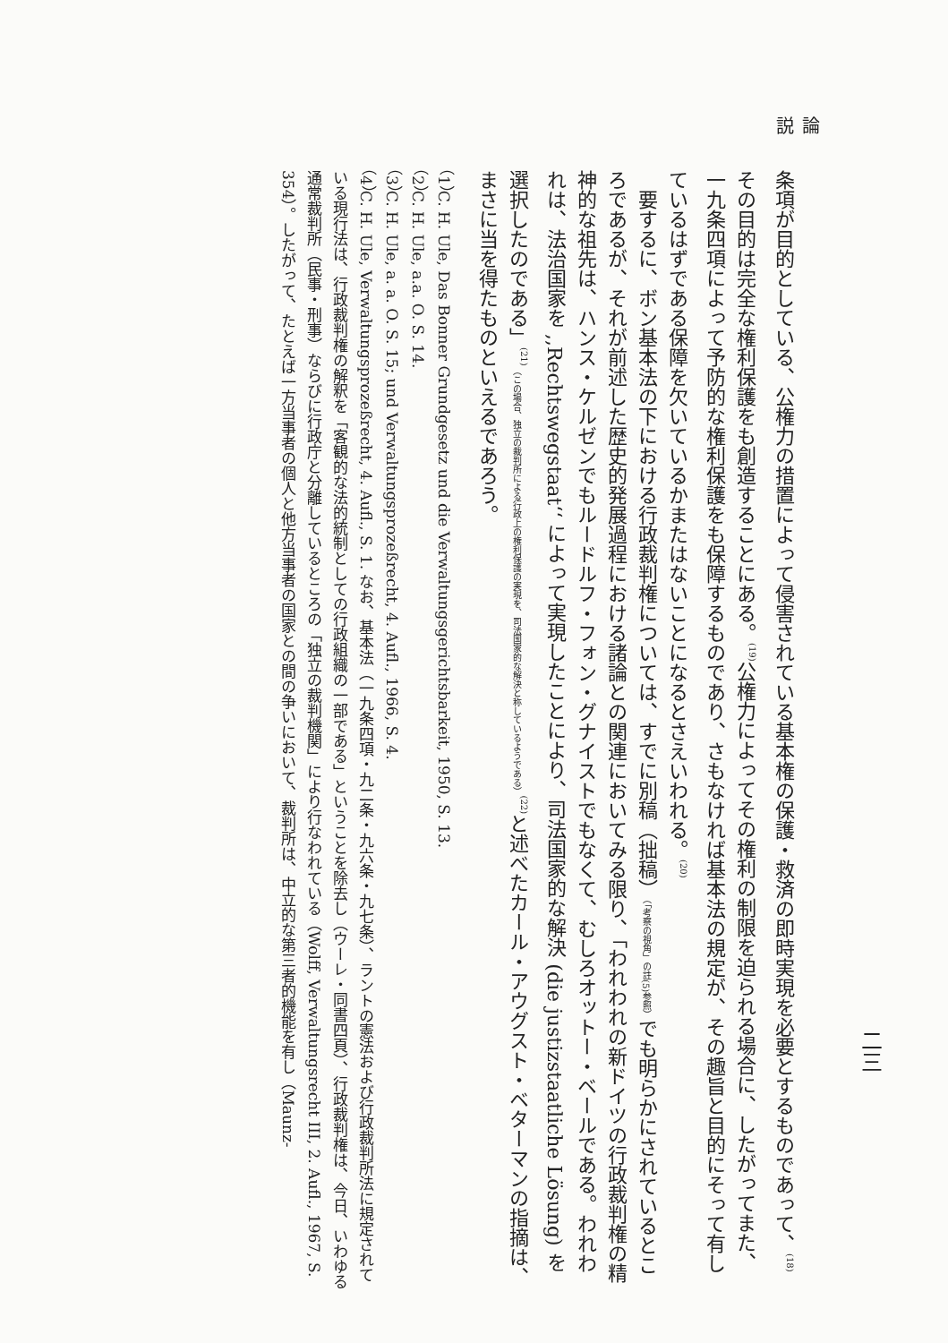論　　説
二三
条項が目的としている、公権力の措置によって侵害されている基本権の保護・救済の即時実現を必要とするものであって、<sup>(18)</sup>その目的は完全な権利保護をも創造することにある。<sup>(19)</sup>公権力によってその権利の制限を迫られる場合に、したがってまた、一九条四項によって予防的な権利保護をも保障するものであり、さもなければ基本法の規定が、その趣旨と目的にそって有しているはずである保障を欠いているかまたはないことになるとさえいわれる。<sup>(20)</sup>
　要するに、ボン基本法の下における行政裁判権については、すでに別稿（拙稿）（「考察の視角」の註(5)参照）でも明らかにされているところであるが、それが前述した歴史的発展過程における諸論との関連においてみる限り、「われわれの新ドイツの行政裁判権の精神的な祖先は、ハンス・ケルゼンでもルードルフ・フォン・グナイストでもなくて、むしろオットー・ベールである。われわれは、法治国家を ,,Rechtswegstaat‘‘ によって実現したことにより、司法国家的な解決 (die justizstaatliche Lösung) を選択したのである」<sup>(21)</sup>（この場合、独立の裁判所による行政上の権利保護の実現を、司法国家的な解決と称しているようである）<sup>(22)</sup>と述べたカール・アウグスト・ベターマンの指摘は、まさに当を得たものといえるであろう。
（1）C. H. Ule, Das Bonner Grundgesetz und die Verwaltungsgerichtsbarkeit, 1950, S. 13.
（2）C. H. Ule, a.a. O. S. 14.
（3）C. H. Ule, a. a. O. S. 15; und Verwaltungsprozeßrecht, 4. Aufl., 1966, S. 4.
（4）C. H. Ule, Verwaltungsprozeßrecht, 4. Aufl., S. 1. なお、基本法（一九条四項・九二条・九六条・九七条）、ラントの憲法および行政裁判所法に規定されている現行法は、行政裁判権の解釈を「客観的な法的統制としての行政組織の一部である」ということを除去し（ウーレ・同書四頁）、行政裁判権は、今日、いわゆる通常裁判所（民事・刑事）ならびに行政庁と分離しているところの「独立の裁判機関」により行なわれている（Wolff, Verwaltungsrecht III, 2. Aufl., 1967, S. 354）。したがって、たとえば一方当事者の個人と他方当事者の国家との間の争いにおいて、裁判所は、中立的な第三者的機能を有し（Maunz-